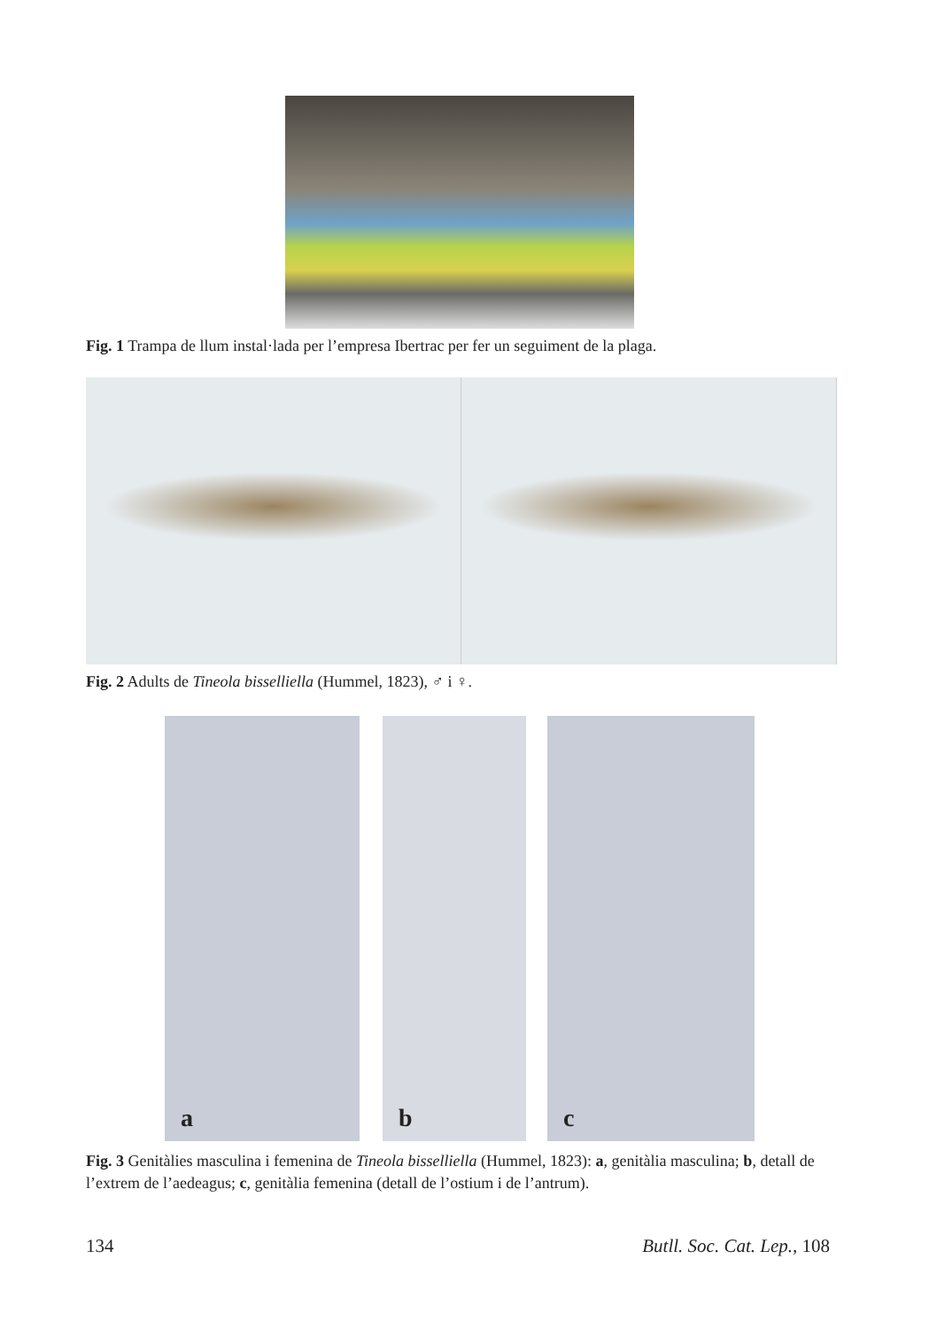Fig. 1 Trampa de llum instal·lada per l’empresa Ibertrac per fer un seguiment de la plaga.
Fig. 2 Adults de Tineola bisselliella (Hummel, 1823), ♂ i ♀.
a b c
Fig. 3 Genitàlies masculina i femenina de Tineola bisselliella (Hummel, 1823): a, genitàlia masculina; b, detall de l’extrem de l’aedeagus; c, genitàlia femenina (detall de l’ostium i de l’antrum).
134 Butll. Soc. Cat. Lep., 108